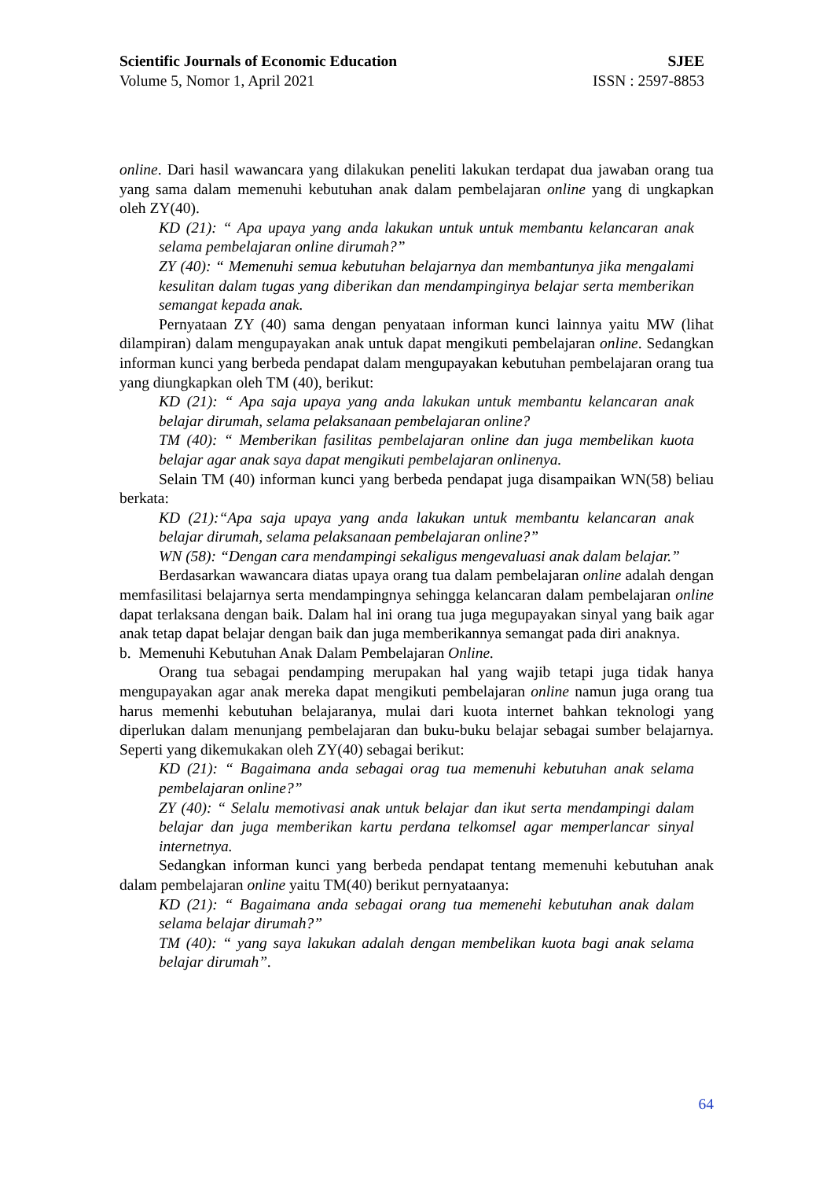Scientific Journals of Economic Education SJEE
Volume 5, Nomor 1, April 2021 ISSN : 2597-8853
online. Dari hasil wawancara yang dilakukan peneliti lakukan terdapat dua jawaban orang tua yang sama dalam memenuhi kebutuhan anak dalam pembelajaran online yang di ungkapkan oleh ZY(40).
KD (21): “ Apa upaya yang anda lakukan untuk untuk membantu kelancaran anak selama pembelajaran online dirumah?”
ZY (40): “ Memenuhi semua kebutuhan belajarnya dan membantunya jika mengalami kesulitan dalam tugas yang diberikan dan mendampinginya belajar serta memberikan semangat kepada anak.
Pernyataan ZY (40) sama dengan penyataan informan kunci lainnya yaitu MW (lihat dilampiran) dalam mengupayakan anak untuk dapat mengikuti pembelajaran online. Sedangkan informan kunci yang berbeda pendapat dalam mengupayakan kebutuhan pembelajaran orang tua yang diungkapkan oleh TM (40), berikut:
KD (21): “ Apa saja upaya yang anda lakukan untuk membantu kelancaran anak belajar dirumah, selama pelaksanaan pembelajaran online?
TM (40): “ Memberikan fasilitas pembelajaran online dan juga membelikan kuota belajar agar anak saya dapat mengikuti pembelajaran onlinenya.
Selain TM (40) informan kunci yang berbeda pendapat juga disampaikan WN(58) beliau berkata:
KD (21):“Apa saja upaya yang anda lakukan untuk membantu kelancaran anak belajar dirumah, selama pelaksanaan pembelajaran online?”
WN (58): “Dengan cara mendampingi sekaligus mengevaluasi anak dalam belajar.”
Berdasarkan wawancara diatas upaya orang tua dalam pembelajaran online adalah dengan memfasilitasi belajarnya serta mendampingnya sehingga kelancaran dalam pembelajaran online dapat terlaksana dengan baik. Dalam hal ini orang tua juga megupayakan sinyal yang baik agar anak tetap dapat belajar dengan baik dan juga memberikannya semangat pada diri anaknya.
b. Memenuhi Kebutuhan Anak Dalam Pembelajaran Online.
Orang tua sebagai pendamping merupakan hal yang wajib tetapi juga tidak hanya mengupayakan agar anak mereka dapat mengikuti pembelajaran online namun juga orang tua harus memenhi kebutuhan belajaranya, mulai dari kuota internet bahkan teknologi yang diperlukan dalam menunjang pembelajaran dan buku-buku belajar sebagai sumber belajarnya. Seperti yang dikemukakan oleh ZY(40) sebagai berikut:
KD (21): “ Bagaimana anda sebagai orag tua memenuhi kebutuhan anak selama pembelajaran online?”
ZY (40): “ Selalu memotivasi anak untuk belajar dan ikut serta mendampingi dalam belajar dan juga memberikan kartu perdana telkomsel agar memperlancar sinyal internetnya.
Sedangkan informan kunci yang berbeda pendapat tentang memenuhi kebutuhan anak dalam pembelajaran online yaitu TM(40) berikut pernyataanya:
KD (21): “ Bagaimana anda sebagai orang tua memenehi kebutuhan anak dalam selama belajar dirumah?”
TM (40): “ yang saya lakukan adalah dengan membelikan kuota bagi anak selama belajar dirumah”.
64